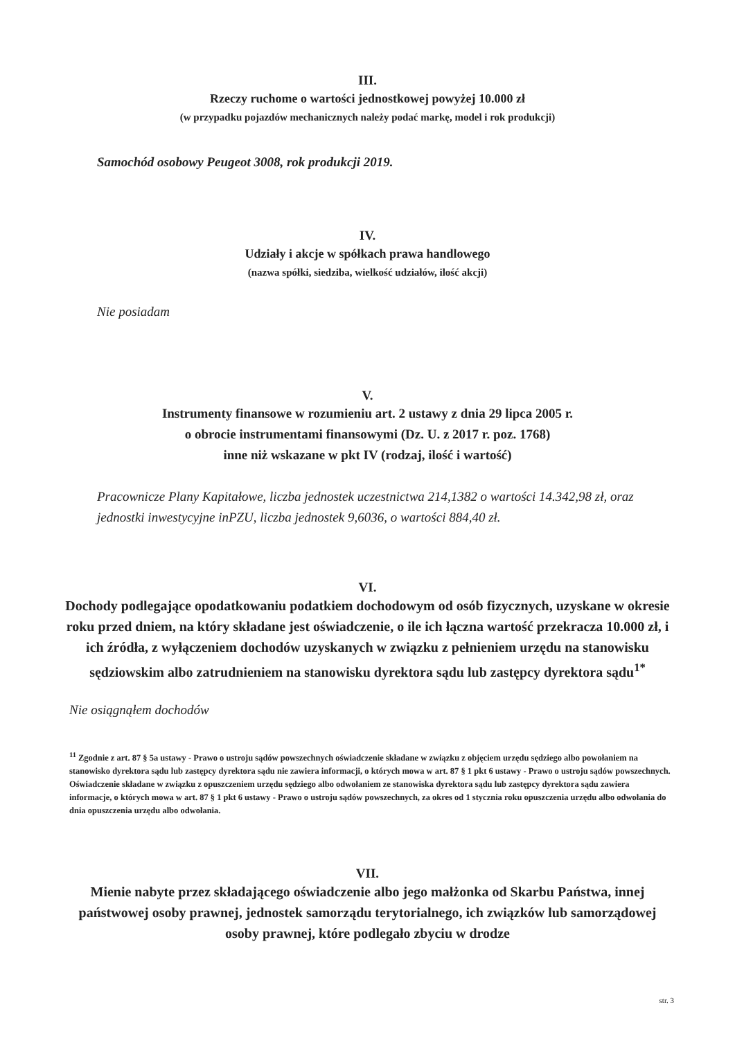III.
Rzeczy ruchome o wartości jednostkowej powyżej 10.000 zł
(w przypadku pojazdów mechanicznych należy podać markę, model i rok produkcji)
Samochód osobowy Peugeot 3008, rok produkcji 2019.
IV.
Udziały i akcje w spółkach prawa handlowego
(nazwa spółki, siedziba, wielkość udziałów, ilość akcji)
Nie posiadam
V.
Instrumenty finansowe w rozumieniu art. 2 ustawy z dnia 29 lipca 2005 r.
o obrocie instrumentami finansowymi (Dz. U. z 2017 r. poz. 1768)
inne niż wskazane w pkt IV (rodzaj, ilość i wartość)
Pracownicze Plany Kapitałowe, liczba jednostek uczestnictwa 214,1382 o wartości 14.342,98 zł, oraz jednostki inwestycyjne inPZU, liczba jednostek 9,6036, o wartości 884,40 zł.
VI.
Dochody podlegające opodatkowaniu podatkiem dochodowym od osób fizycznych, uzyskane w okresie roku przed dniem, na który składane jest oświadczenie, o ile ich łączna wartość przekracza 10.000 zł, i ich źródła, z wyłączeniem dochodów uzyskanych w związku z pełnieniem urzędu na stanowisku sędziowskim albo zatrudnieniem na stanowisku dyrektora sądu lub zastępcy dyrektora sądu<sup>1*</sup>
Nie osiągnąłem dochodów
<sup>11</sup> Zgodnie z art. 87 § 5a ustawy - Prawo o ustroju sądów powszechnych oświadczenie składane w związku z objęciem urzędu sędziego albo powołaniem na stanowisko dyrektora sądu lub zastępcy dyrektora sądu nie zawiera informacji, o których mowa w art. 87 § 1 pkt 6 ustawy - Prawo o ustroju sądów powszechnych. Oświadczenie składane w związku z opuszczeniem urzędu sędziego albo odwołaniem ze stanowiska dyrektora sądu lub zastępcy dyrektora sądu zawiera informacje, o których mowa w art. 87 § 1 pkt 6 ustawy - Prawo o ustroju sądów powszechnych, za okres od 1 stycznia roku opuszczenia urzędu albo odwołania do dnia opuszczenia urzędu albo odwołania.
VII.
Mienie nabyte przez składającego oświadczenie albo jego małżonka od Skarbu Państwa, innej państwowej osoby prawnej, jednostek samorządu terytorialnego, ich związków lub samorządowej osoby prawnej, które podlegało zbyciu w drodze
str. 3